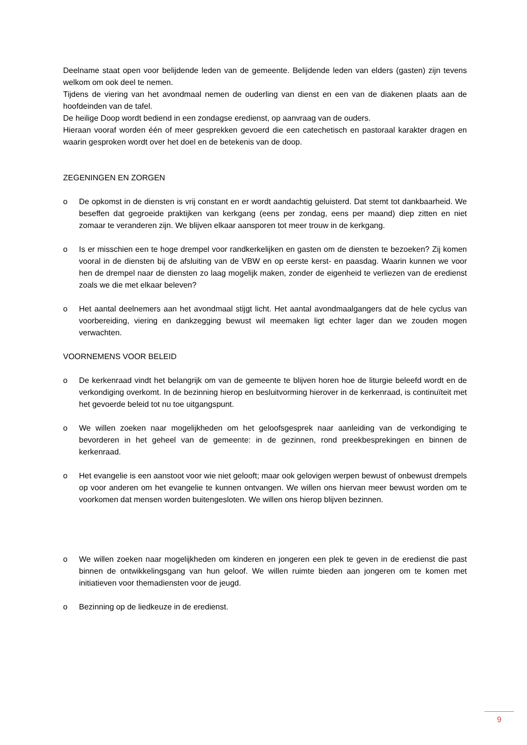Deelname staat open voor belijdende leden van de gemeente. Belijdende leden van elders (gasten) zijn tevens welkom om ook deel te nemen.
Tijdens de viering van het avondmaal nemen de ouderling van dienst en een van de diakenen plaats aan de hoofdeinden van de tafel.
De heilige Doop wordt bediend in een zondagse eredienst, op aanvraag van de ouders.
Hieraan vooraf worden één of meer gesprekken gevoerd die een catechetisch en pastoraal karakter dragen en waarin gesproken wordt over het doel en de betekenis van de doop.
ZEGENINGEN EN ZORGEN
o De opkomst in de diensten is vrij constant en er wordt aandachtig geluisterd. Dat stemt tot dankbaarheid. We beseffen dat gegroeide praktijken van kerkgang (eens per zondag, eens per maand) diep zitten en niet zomaar te veranderen zijn. We blijven elkaar aansporen tot meer trouw in de kerkgang.
o Is er misschien een te hoge drempel voor randkerkelijken en gasten om de diensten te bezoeken? Zij komen vooral in de diensten bij de afsluiting van de VBW en op eerste kerst- en paasdag. Waarin kunnen we voor hen de drempel naar de diensten zo laag mogelijk maken, zonder de eigenheid te verliezen van de eredienst zoals we die met elkaar beleven?
o Het aantal deelnemers aan het avondmaal stijgt licht. Het aantal avondmaalgangers dat de hele cyclus van voorbereiding, viering en dankzegging bewust wil meemaken ligt echter lager dan we zouden mogen verwachten.
VOORNEMENS VOOR BELEID
o De kerkenraad vindt het belangrijk om van de gemeente te blijven horen hoe de liturgie beleefd wordt en de verkondiging overkomt. In de bezinning hierop en besluitvorming hierover in de kerkenraad, is continuïteit met het gevoerde beleid tot nu toe uitgangspunt.
o We willen zoeken naar mogelijkheden om het geloofsgesprek naar aanleiding van de verkondiging te bevorderen in het geheel van de gemeente: in de gezinnen, rond preekbesprekingen en binnen de kerkenraad.
o Het evangelie is een aanstoot voor wie niet gelooft; maar ook gelovigen werpen bewust of onbewust drempels op voor anderen om het evangelie te kunnen ontvangen. We willen ons hiervan meer bewust worden om te voorkomen dat mensen worden buitengesloten. We willen ons hierop blijven bezinnen.
o We willen zoeken naar mogelijkheden om kinderen en jongeren een plek te geven in de eredienst die past binnen de ontwikkelingsgang van hun geloof. We willen ruimte bieden aan jongeren om te komen met initiatieven voor themadiensten voor de jeugd.
o Bezinning op de liedkeuze in de eredienst.
9